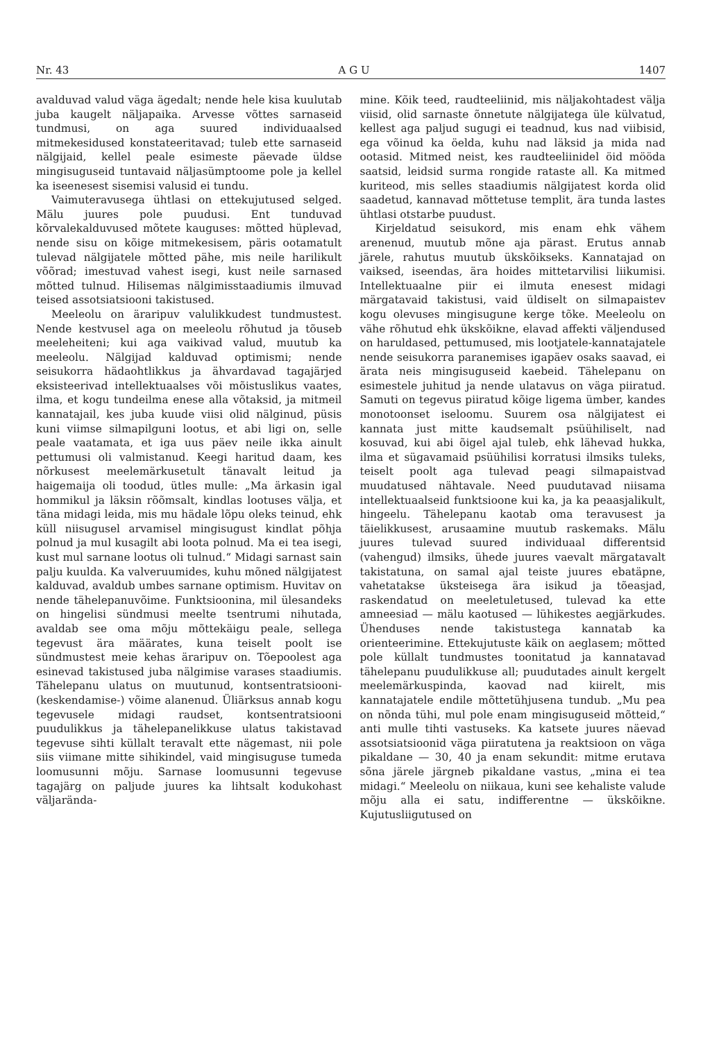Nr. 43 A G U 1407
avalduvad valud väga ägedalt; nende hele kisa kuulutab juba kaugelt näljapaika. Arvesse võttes sarnaseid tundmusi, on aga suured individuaalsed mitmekesidused konstateeritavad; tuleb ette sarnaseid nälgijaid, kellel peale esimeste päevade üldse mingisuguseid tuntavaid näljasümptoome pole ja kellel ka iseenesest sisemisi valusid ei tundu.
Vaimuteravusega ühtlasi on ettekujutused selged. Mälu juures pole puudusi. Ent tunduvad kõrvalekalduvused mõtete kauguses: mõtted hüplevad, nende sisu on kõige mitmekesisem, päris ootamatult tulevad nälgijatele mõtted pähe, mis neile harilikult võõrad; imestuvad vahest isegi, kust neile sarnased mõtted tulnud. Hilisemas nälgimisstaadiumis ilmuvad teised assotsiatsiooni takistused.
Meeleolu on äraripuv valulikkudest tundmustest. Nende kestvusel aga on meeleolu rõhutud ja tõuseb meeleheiteni; kui aga vaikivad valud, muutub ka meeleolu. Nälgijad kalduvad optimismi; nende seisukorra hädaohtlikkus ja ähvardavad tagajärjed eksisteerivad intellektuaalses või mõistuslikus vaates, ilma, et kogu tundeilma enese alla võtaksid, ja mitmeil kannatajail, kes juba kuude viisi olid nälginud, püsis kuni viimse silmapilguni lootus, et abi ligi on, selle peale vaatamata, et iga uus päev neile ikka ainult pettumusi oli valmistanud. Keegi haritud daam, kes nõrkusest meelemärkusetult tänavalt leitud ja haigemaija oli toodud, ütles mulle: „Ma ärkasin igal hommikul ja läksin rõõmsalt, kindlas lootuses välja, et täna midagi leida, mis mu hädale lõpu oleks teinud, ehk küll niisugusel arvamisel mingisugust kindlat põhja polnud ja mul kusagilt abi loota polnud. Ma ei tea isegi, kust mul sarnane lootus oli tulnud.“ Midagi sarnast sain palju kuulda. Ka valveruumides, kuhu mõned nälgijatest kalduvad, avaldub umbes sarnane optimism. Huvitav on nende tähelepanuvõime. Funktsioonina, mil ülesandeks on hingelisi sündmusi meelte tsentrumi nihutada, avaldab see oma mõju mõttekäigu peale, sellega tegevust ära määrates, kuna teiselt poolt ise sündmustest meie kehas äraripuv on. Tõepoolest aga esinevad takistused juba nälgimise varases staadiumis. Tähelepanu ulatus on muutunud, kontsentratsiooni- (keskendamise-) võime alanenud. Üliärksus annab kogu tegevusele midagi raudset, kontsentratsiooni puudulikkus ja tähelepanelikkuse ulatus takistavad tegevuse sihti küllalt teravalt ette nägemast, nii pole siis viimane mitte sihikindel, vaid mingisuguse tumeda loomusunni mõju. Sarnase loomusunni tegevuse tagajärg on paljude juures ka lihtsalt kodukohast väljarända-
mine. Kõik teed, raudteeliinid, mis näljakohtadest välja viisid, olid sarnaste õnnetute nälgijatega üle külvatud, kellest aga paljud sugugi ei teadnud, kus nad viibisid, ega võinud ka öelda, kuhu nad läksid ja mida nad ootasid. Mitmed neist, kes raudteeliinidel öid mööda saatsid, leidsid surma rongide rataste all. Ka mitmed kuriteod, mis selles staadiumis nälgijatest korda olid saadetud, kannavad mõttetuse templit, ära tunda lastes ühtlasi otstarbe puudust.
Kirjeldatud seisukord, mis enam ehk vähem arenenud, muutub mõne aja pärast. Erutus annab järele, rahutus muutub ükskõikseks. Kannatajad on vaiksed, iseendas, ära hoides mittetarvilisi liikumisi. Intellektuaalne piir ei ilmuta enesest midagi märgatavaid takistusi, vaid üldiselt on silmapaistev kogu olevuses mingisugune kerge tõke. Meeleolu on vähe rõhutud ehk ükskõikne, elavad affekti väljendused on haruldased, pettumused, mis lootjatele-kannatajatele nende seisukorra paranemises igapäev osaks saavad, ei ärata neis mingisuguseid kaebeid. Tähelepanu on esimestele juhitud ja nende ulatavus on väga piiratud. Samuti on tegevus piiratud kõige ligema ümber, kandes monotoonset iseloomu. Suurem osa nälgijatest ei kannata just mitte kaudsemalt psüühiliselt, nad kosuvad, kui abi õigel ajal tuleb, ehk lähevad hukka, ilma et sügavamaid psüühilisi korratusi ilmsiks tuleks, teiselt poolt aga tulevad peagi silmapaistvad muudatused nähtavale. Need puudutavad niisama intellektuaalseid funktsioone kui ka, ja ka peaasjalikult, hingeelu. Tähelepanu kaotab oma teravusest ja täielikkusest, arusaamine muutub raskemaks. Mälu juures tulevad suured individuaal differentsid (vahengud) ilmsiks, ühede juures vaevalt märgatavalt takistatuna, on samal ajal teiste juures ebatäpne, vahetatakse üksteisega ära isikud ja tõeasjad, raskendatud on meeletuletused, tulevad ka ette amneesiad — mälu kaotused — lühikestes aegjärkudes. Ühenduses nende takistustega kannatab ka orienteerimine. Ettekujutuste käik on aeglasem; mõtted pole küllalt tundmustes toonitatud ja kannatavad tähelepanu puudulikkuse all; puudutades ainult kergelt meelemärkuspinda, kaovad nad kiirelt, mis kannatajatele endile mõttetühjusena tundub. „Mu pea on nõnda tühi, mul pole enam mingisuguseid mõtteid,“ anti mulle tihti vastuseks. Ka katsete juures näevad assotsiatsioonid väga piiratutena ja reaktsioon on väga pikaldane — 30, 40 ja enam sekundit: mitme erutava sõna järele järgneb pikaldane vastus, „mina ei tea midagi.“ Meeleolu on niikaua, kuni see kehaliste valude mõju alla ei satu, indifferentne — ükskõikne. Kujutusliigutused on